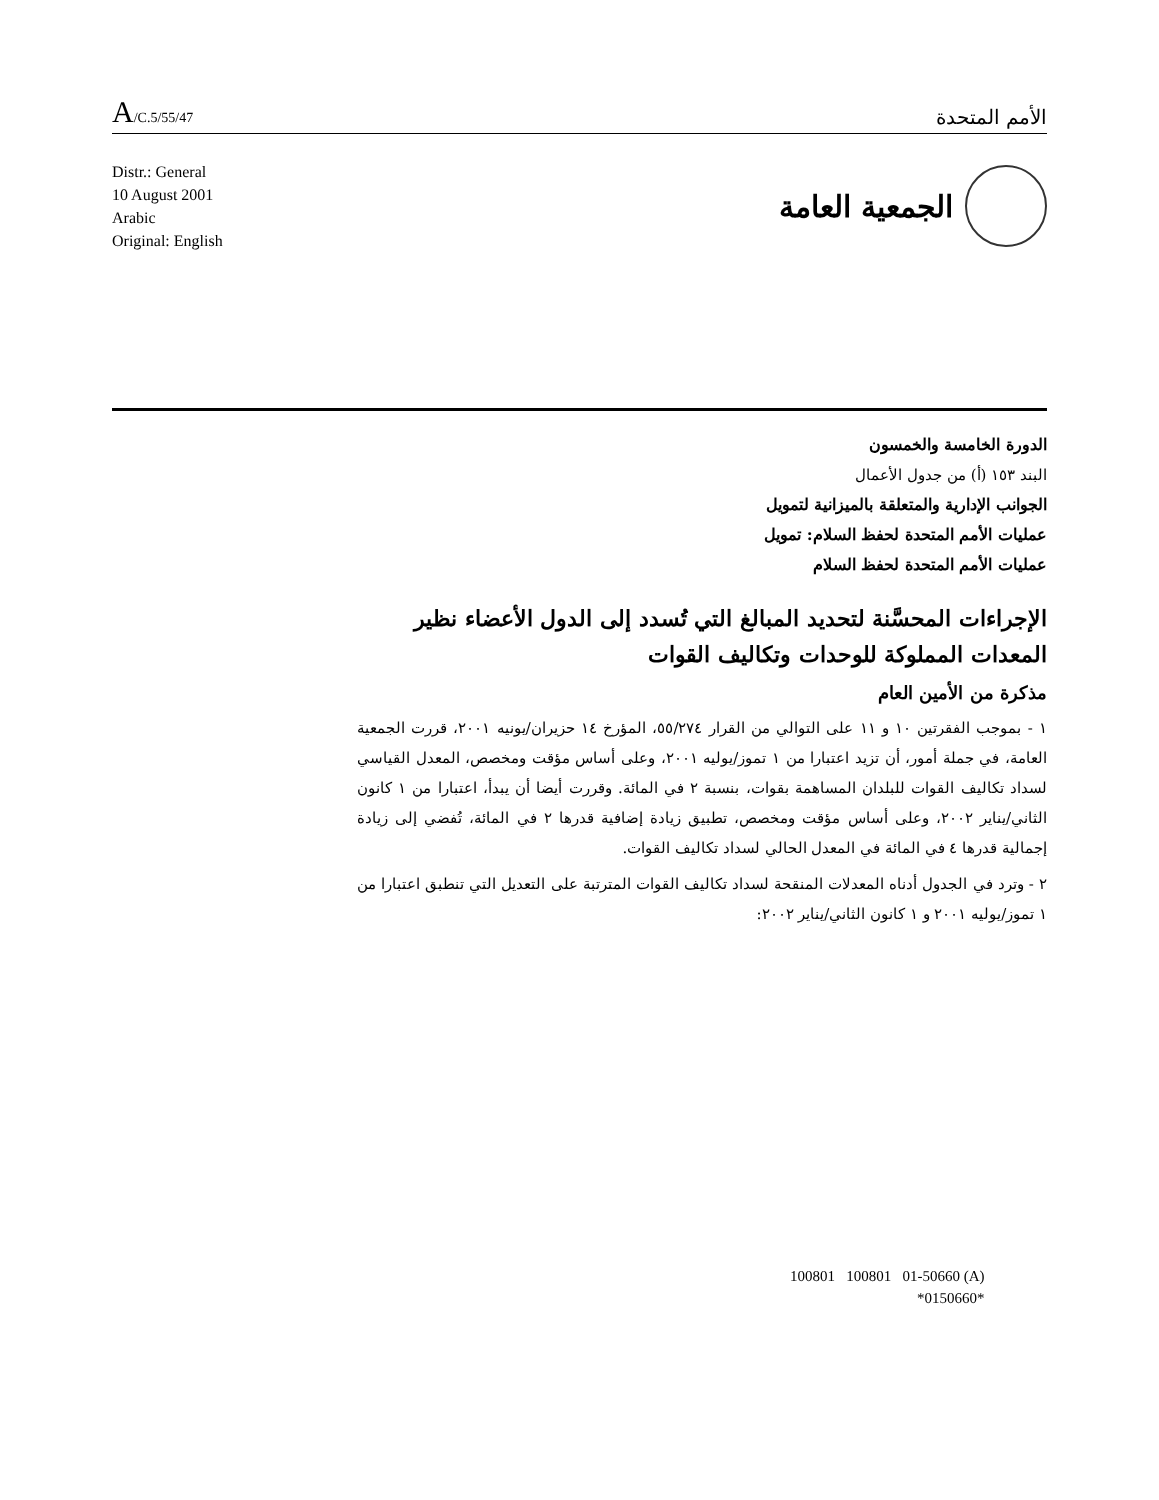A/C.5/55/47
الأمم المتحدة
Distr.: General
10 August 2001
Arabic
Original: English
الجمعية العامة
الدورة الخامسة والخمسون
البند ١٥٣ (أ) من جدول الأعمال
الجوانب الإدارية والمتعلقة بالميزانية لتمويل
عمليات الأمم المتحدة لحفظ السلام: تمويل
عمليات الأمم المتحدة لحفظ السلام
الإجراءات المحسَّنة لتحديد المبالغ التي تُسدد إلى الدول الأعضاء نظير المعدات المملوكة للوحدات وتكاليف القوات
مذكرة من الأمين العام
١ - بموجب الفقرتين ١٠ و ١١ على التوالي من القرار ٥٥/٢٧٤، المؤرخ ١٤ حزيران/يونيه ٢٠٠١، قررت الجمعية العامة، في جملة أمور، أن تزيد اعتبارا من ١ تموز/يوليه ٢٠٠١، وعلى أساس مؤقت ومخصص، المعدل القياسي لسداد تكاليف القوات للبلدان المساهمة بقوات، بنسبة ٢ في المائة. وقررت أيضا أن يبدأ، اعتبارا من ١ كانون الثاني/يناير ٢٠٠٢، وعلى أساس مؤقت ومخصص، تطبيق زيادة إضافية قدرها ٢ في المائة، تُفضي إلى زيادة إجمالية قدرها ٤ في المائة في المعدل الحالي لسداد تكاليف القوات.
٢ - وترد في الجدول أدناه المعدلات المنقحة لسداد تكاليف القوات المترتبة على التعديل التي تنطبق اعتبارا من ١ تموز/يوليه ٢٠٠١ و ١ كانون الثاني/يناير ٢٠٠٢:
100801 100801 01-50660 (A)
*0150660*